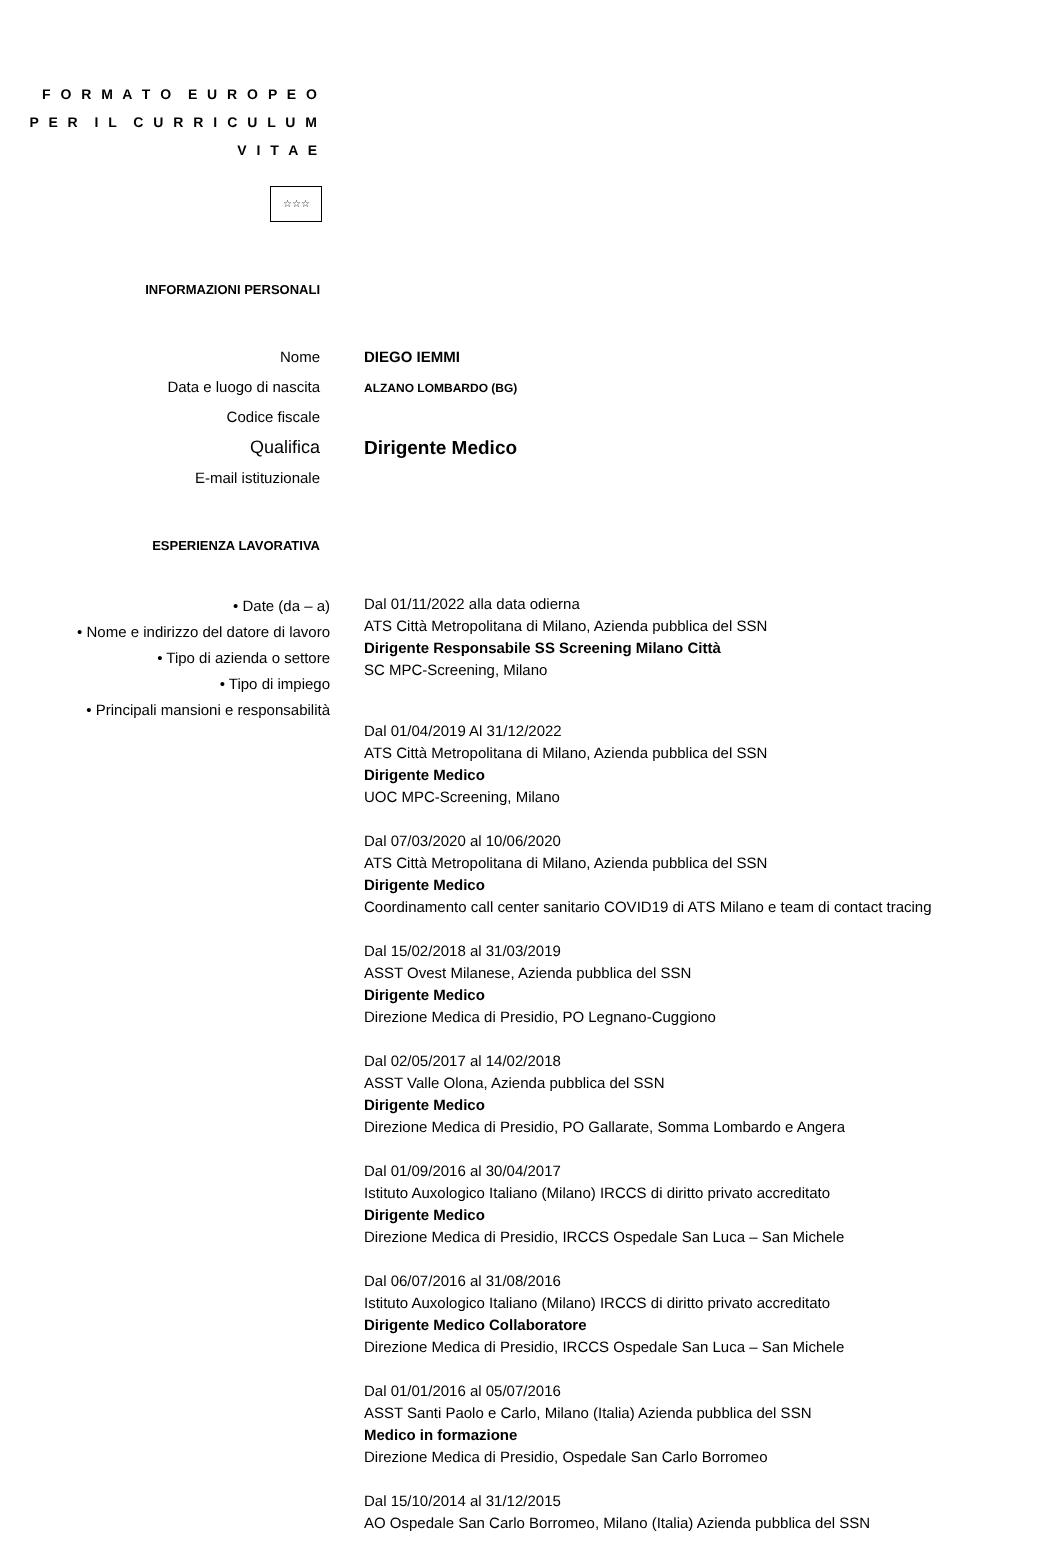F O R M A T O E U R O P E O
P E R I L C U R R I C U L U M
V I T A E
☆☆☆
INFORMAZIONI PERSONALI
Nome
Data e luogo di nascita
Codice fiscale
Qualifica
E-mail istituzionale
DIEGO IEMMI
ALZANO LOMBARDO (BG)
Dirigente Medico
ESPERIENZA LAVORATIVA
• Date (da – a)
• Nome e indirizzo del datore di lavoro
• Tipo di azienda o settore
• Tipo di impiego
• Principali mansioni e responsabilità
Dal 01/11/2022 alla data odierna
ATS Città Metropolitana di Milano, Azienda pubblica del SSN
Dirigente Responsabile SS Screening Milano Città
SC MPC-Screening, Milano
Dal 01/04/2019 Al 31/12/2022
ATS Città Metropolitana di Milano, Azienda pubblica del SSN
Dirigente Medico
UOC MPC-Screening, Milano
Dal 07/03/2020 al 10/06/2020
ATS Città Metropolitana di Milano, Azienda pubblica del SSN
Dirigente Medico
Coordinamento call center sanitario COVID19 di ATS Milano e team di contact tracing
Dal 15/02/2018 al 31/03/2019
ASST Ovest Milanese, Azienda pubblica del SSN
Dirigente Medico
Direzione Medica di Presidio, PO Legnano-Cuggiono
Dal 02/05/2017 al 14/02/2018
ASST Valle Olona, Azienda pubblica del SSN
Dirigente Medico
Direzione Medica di Presidio, PO Gallarate, Somma Lombardo e Angera
Dal 01/09/2016 al 30/04/2017
Istituto Auxologico Italiano (Milano) IRCCS di diritto privato accreditato
Dirigente Medico
Direzione Medica di Presidio, IRCCS Ospedale San Luca – San Michele
Dal 06/07/2016 al 31/08/2016
Istituto Auxologico Italiano (Milano) IRCCS di diritto privato accreditato
Dirigente Medico Collaboratore
Direzione Medica di Presidio, IRCCS Ospedale San Luca – San Michele
Dal 01/01/2016 al 05/07/2016
ASST Santi Paolo e Carlo, Milano (Italia) Azienda pubblica del SSN
Medico in formazione
Direzione Medica di Presidio, Ospedale San Carlo Borromeo
Dal 15/10/2014 al 31/12/2015
AO Ospedale San Carlo Borromeo, Milano (Italia) Azienda pubblica del SSN